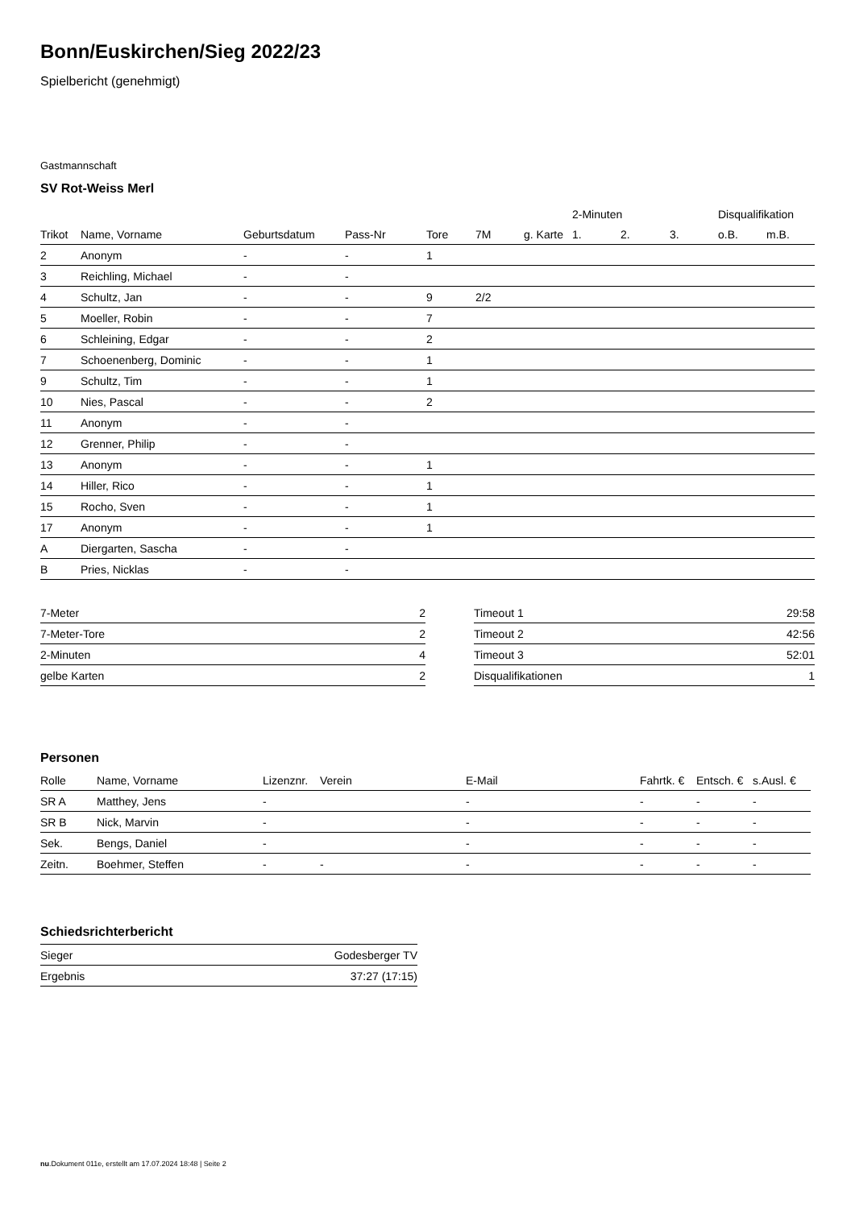Bonn/Euskirchen/Sieg 2022/23
Spielbericht (genehmigt)
Gastmannschaft
SV Rot-Weiss Merl
| | | | | | | | 2-Minuten | | | Disqualifikation | |
| --- | --- | --- | --- | --- | --- | --- | --- | --- | --- | --- | --- |
| Trikot | Name, Vorname | Geburtsdatum | Pass-Nr | Tore | 7M | g. Karte | 1. | 2. | 3. | o.B. | m.B. |
| 2 | Anonym | - | - | 1 | | | | | | | |
| 3 | Reichling, Michael | - | - | | | | | | | | |
| 4 | Schultz, Jan | - | - | 9 | 2/2 | | | | | | |
| 5 | Moeller, Robin | - | - | 7 | | | | | | | |
| 6 | Schleining, Edgar | - | - | 2 | | | | | | | |
| 7 | Schoenenberg, Dominic | - | - | 1 | | | | | | | |
| 9 | Schultz, Tim | - | - | 1 | | | | | | | |
| 10 | Nies, Pascal | - | - | 2 | | | | | | | |
| 11 | Anonym | - | - | | | | | | | | |
| 12 | Grenner, Philip | - | - | | | | | | | | |
| 13 | Anonym | - | - | 1 | | | | | | | |
| 14 | Hiller, Rico | - | - | 1 | | | | | | | |
| 15 | Rocho, Sven | - | - | 1 | | | | | | | |
| 17 | Anonym | - | - | 1 | | | | | | | |
| A | Diergarten, Sascha | - | - | | | | | | | | |
| B | Pries, Nicklas | - | - | | | | | | | | |
| 7-Meter | 2 |
| 7-Meter-Tore | 2 |
| 2-Minuten | 4 |
| gelbe Karten | 2 |
| Timeout 1 | 29:58 |
| Timeout 2 | 42:56 |
| Timeout 3 | 52:01 |
| Disqualifikationen | 1 |
Personen
| Rolle | Name, Vorname | Lizenznr. | Verein | E-Mail | Fahrtk. € | Entsch. € | s.Ausl. € |
| --- | --- | --- | --- | --- | --- | --- | --- |
| SR A | Matthey, Jens | - | | - | - | - | - |
| SR B | Nick, Marvin | - | | - | - | - | - |
| Sek. | Bengs, Daniel | - | | - | - | - | - |
| Zeitn. | Boehmer, Steffen | - | - | - | - | - | - |
Schiedsrichterbericht
| Sieger | Godesberger TV |
| Ergebnis | 37:27 (17:15) |
nu.Dokument 011e, erstellt am 17.07.2024 18:48 | Seite 2